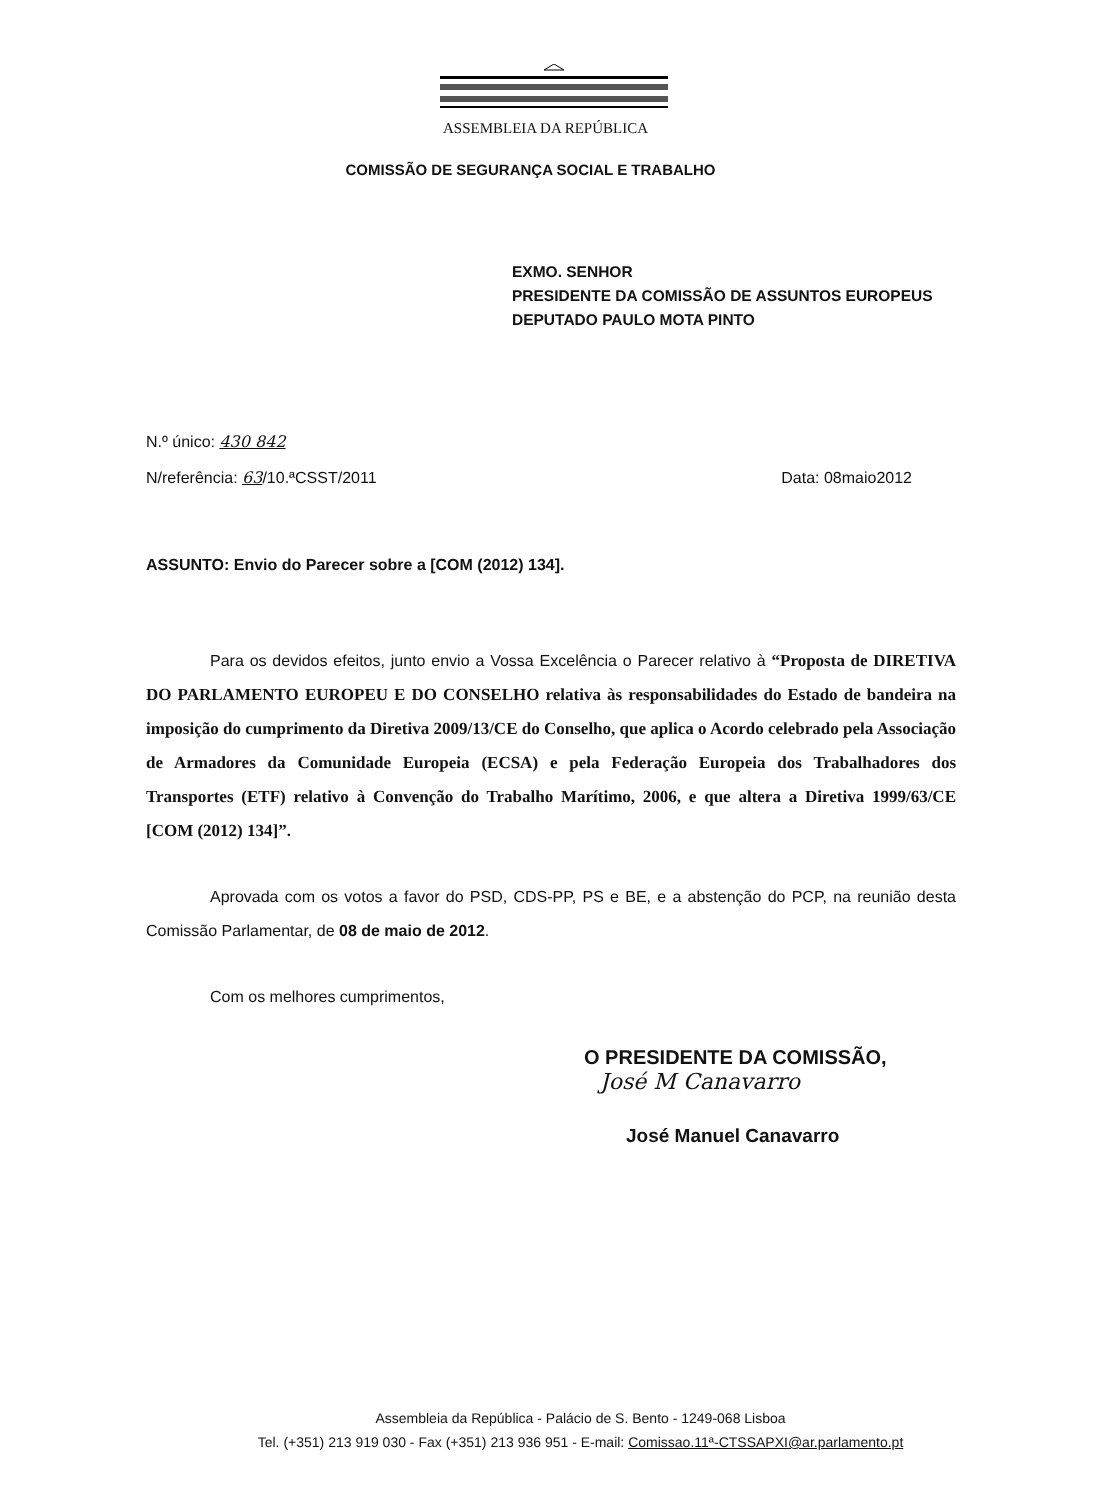ASSEMBLEIA DA REPÚBLICA
COMISSÃO DE SEGURANÇA SOCIAL E TRABALHO
EXMO. SENHOR
PRESIDENTE DA COMISSÃO DE ASSUNTOS EUROPEUS
DEPUTADO PAULO MOTA PINTO
N.º único: 430 842
N/referência: 63/10.ªCSST/2011 Data: 08maio2012
ASSUNTO: Envio do Parecer sobre a [COM (2012) 134].
Para os devidos efeitos, junto envio a Vossa Excelência o Parecer relativo à “Proposta de DIRETIVA DO PARLAMENTO EUROPEU E DO CONSELHO relativa às responsabilidades do Estado de bandeira na imposição do cumprimento da Diretiva 2009/13/CE do Conselho, que aplica o Acordo celebrado pela Associação de Armadores da Comunidade Europeia (ECSA) e pela Federação Europeia dos Trabalhadores dos Transportes (ETF) relativo à Convenção do Trabalho Marítimo, 2006, e que altera a Diretiva 1999/63/CE [COM (2012) 134]”.
Aprovada com os votos a favor do PSD, CDS-PP, PS e BE, e a abstenção do PCP, na reunião desta Comissão Parlamentar, de 08 de maio de 2012.
Com os melhores cumprimentos,
O PRESIDENTE DA COMISSÃO,
José M Canavarro
José Manuel Canavarro
Assembleia da República - Palácio de S. Bento - 1249-068 Lisboa
Tel. (+351) 213 919 030 - Fax (+351) 213 936 951 - E-mail: Comissao.11ª-CTSSAPXI@ar.parlamento.pt